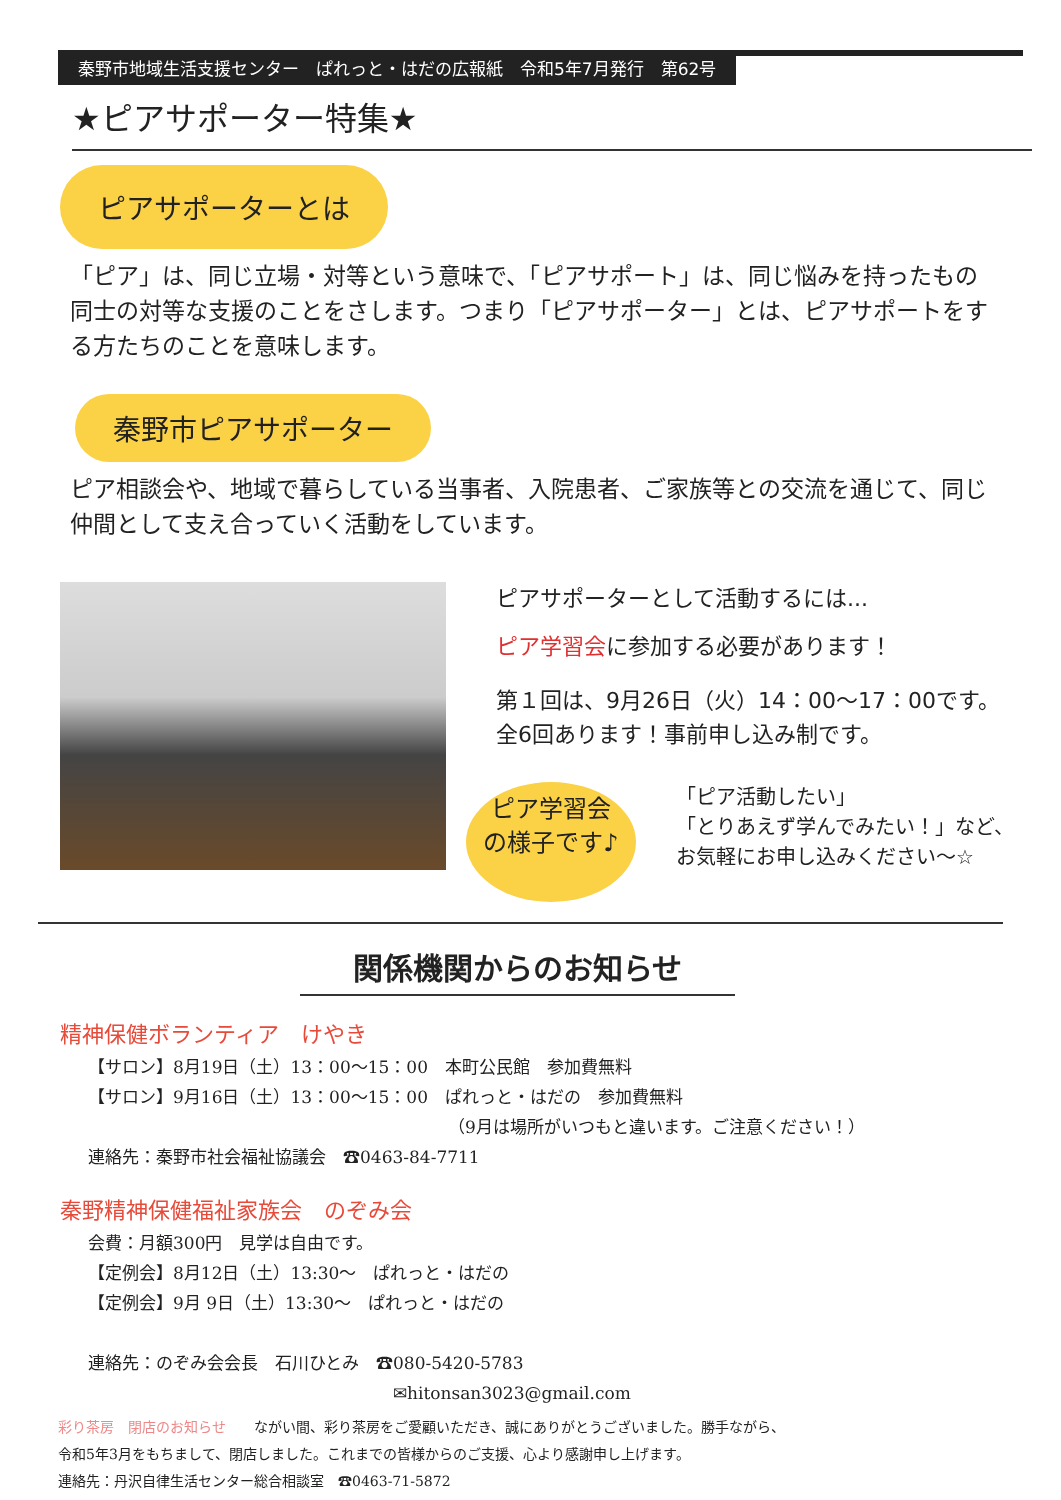秦野市地域生活支援センター　ぱれっと・はだの広報紙　令和5年7月発行　第62号
★ピアサポーター特集★
ピアサポーターとは
「ピア」は、同じ立場・対等という意味で、「ピアサポート」は、同じ悩みを持ったもの同士の対等な支援のことをさします。つまり「ピアサポーター」とは、ピアサポートをする方たちのことを意味します。
秦野市ピアサポーター
ピア相談会や、地域で暮らしている当事者、入院患者、ご家族等との交流を通じて、同じ仲間として支え合っていく活動をしています。
ピアサポーターとして活動するには...
ピア学習会に参加する必要があります！
第１回は、9月26日（火）14：00〜17：00です。
全6回あります！事前申し込み制です。
ピア学習会
の様子です♪
「ピア活動したい」
「とりあえず学んでみたい！」など、
お気軽にお申し込みください〜☆
関係機関からのお知らせ
精神保健ボランティア　けやき
【サロン】8月19日（土）13：00〜15：00　本町公民館　参加費無料
【サロン】9月16日（土）13：00〜15：00　ぱれっと・はだの　参加費無料
（9月は場所がいつもと違います。ご注意ください！）
連絡先：秦野市社会福祉協議会　☎0463-84-7711
秦野精神保健福祉家族会　のぞみ会
会費：月額300円　見学は自由です。
【定例会】8月12日（土）13:30〜　ぱれっと・はだの
【定例会】9月 9日（土）13:30〜　ぱれっと・はだの
連絡先：のぞみ会会長　石川ひとみ　☎080-5420-5783
✉hitonsan3023@gmail.com
彩り茶房　閉店のお知らせ　　ながい間、彩り茶房をご愛顧いただき、誠にありがとうございました。勝手ながら、
令和5年3月をもちまして、閉店しました。これまでの皆様からのご支援、心より感謝申し上げます。
連絡先：丹沢自律生活センター総合相談室　☎0463-71-5872